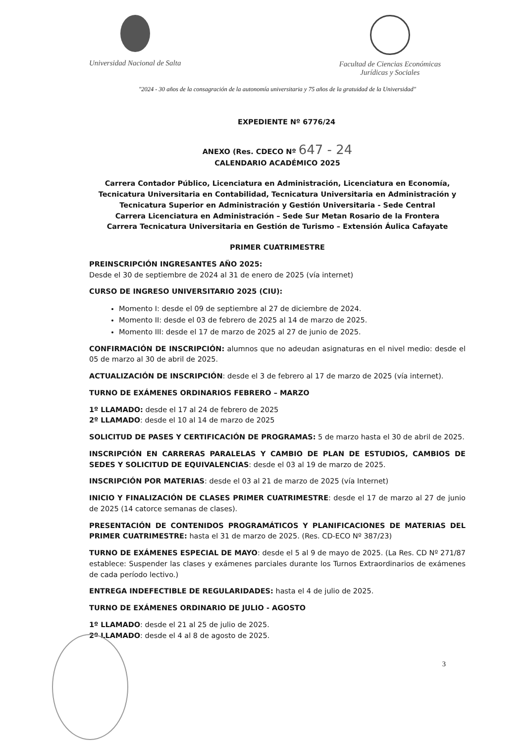Universidad Nacional de Salta Facultad de Ciencias Económicas
Jurídicas y Sociales
"2024 - 30 años de la consagración de la autonomía universitaria y 75 años de la gratuidad de la Universidad"
EXPEDIENTE Nº 6776/24
ANEXO (Res. CDECO Nº 647 - 24
CALENDARIO ACADÉMICO 2025
Carrera Contador Público, Licenciatura en Administración, Licenciatura en Economía, Tecnicatura Universitaria en Contabilidad, Tecnicatura Universitaria en Administración y Tecnicatura Superior en Administración y Gestión Universitaria - Sede Central
Carrera Licenciatura en Administración – Sede Sur Metan Rosario de la Frontera
Carrera Tecnicatura Universitaria en Gestión de Turismo – Extensión Áulica Cafayate
PRIMER CUATRIMESTRE
PREINSCRIPCIÓN INGRESANTES AÑO 2025:
Desde el 30 de septiembre de 2024 al 31 de enero de 2025 (vía internet)
CURSO DE INGRESO UNIVERSITARIO 2025 (CIU):
Momento I: desde el 09 de septiembre al 27 de diciembre de 2024.
Momento II: desde el 03 de febrero de 2025 al 14 de marzo de 2025.
Momento III: desde el 17 de marzo de 2025 al 27 de junio de 2025.
CONFIRMACIÓN DE INSCRIPCIÓN: alumnos que no adeudan asignaturas en el nivel medio: desde el 05 de marzo al 30 de abril de 2025.
ACTUALIZACIÓN DE INSCRIPCIÓN: desde el 3 de febrero al 17 de marzo de 2025 (vía internet).
TURNO DE EXÁMENES ORDINARIOS FEBRERO – MARZO
1º LLAMADO: desde el 17 al 24 de febrero de 2025
2º LLAMADO: desde el 10 al 14 de marzo de 2025
SOLICITUD DE PASES Y CERTIFICACIÓN DE PROGRAMAS: 5 de marzo hasta el 30 de abril de 2025.
INSCRIPCIÓN EN CARRERAS PARALELAS Y CAMBIO DE PLAN DE ESTUDIOS, CAMBIOS DE SEDES Y SOLICITUD DE EQUIVALENCIAS: desde el 03 al 19 de marzo de 2025.
INSCRIPCIÓN POR MATERIAS: desde el 03 al 21 de marzo de 2025 (vía Internet)
INICIO Y FINALIZACIÓN DE CLASES PRIMER CUATRIMESTRE: desde el 17 de marzo al 27 de junio de 2025 (14 catorce semanas de clases).
PRESENTACIÓN DE CONTENIDOS PROGRAMÁTICOS Y PLANIFICACIONES DE MATERIAS DEL PRIMER CUATRIMESTRE: hasta el 31 de marzo de 2025. (Res. CD-ECO Nº 387/23)
TURNO DE EXÁMENES ESPECIAL DE MAYO: desde el 5 al 9 de mayo de 2025. (La Res. CD Nº 271/87 establece: Suspender las clases y exámenes parciales durante los Turnos Extraordinarios de exámenes de cada período lectivo.)
ENTREGA INDEFECTIBLE DE REGULARIDADES: hasta el 4 de julio de 2025.
TURNO DE EXÁMENES ORDINARIO DE JULIO - AGOSTO
1º LLAMADO: desde el 21 al 25 de julio de 2025.
2º LLAMADO: desde el 4 al 8 de agosto de 2025.
3